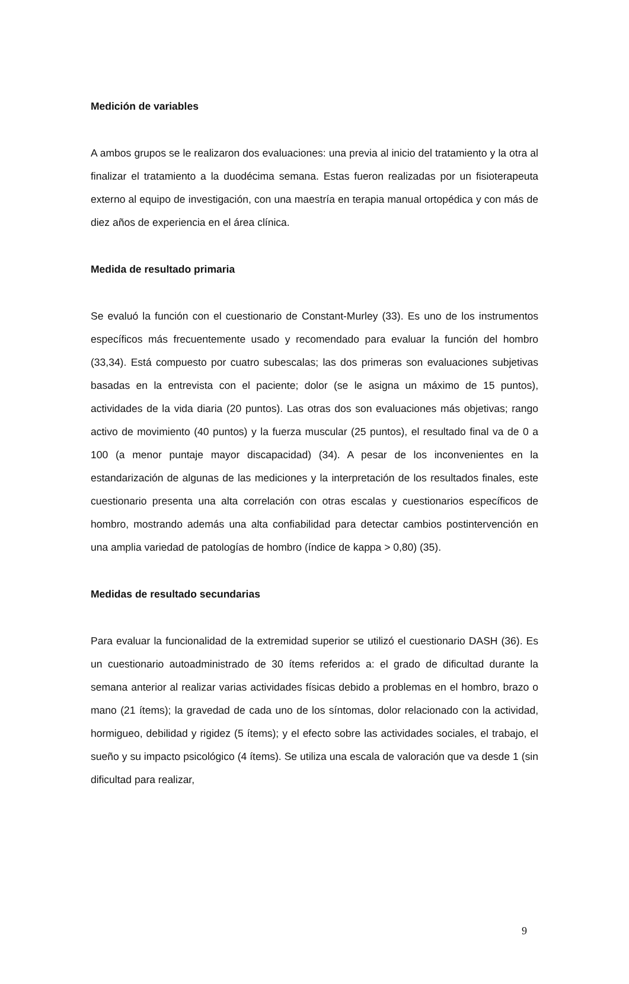Medición de variables
A ambos grupos se le realizaron dos evaluaciones: una previa al inicio del tratamiento y la otra al finalizar el tratamiento a la duodécima semana. Estas fueron realizadas por un fisioterapeuta externo al equipo de investigación, con una maestría en terapia manual ortopédica y con más de diez años de experiencia en el área clínica.
Medida de resultado primaria
Se evaluó la función con el cuestionario de Constant-Murley (33). Es uno de los instrumentos específicos más frecuentemente usado y recomendado para evaluar la función del hombro (33,34). Está compuesto por cuatro subescalas; las dos primeras son evaluaciones subjetivas basadas en la entrevista con el paciente; dolor (se le asigna un máximo de 15 puntos), actividades de la vida diaria (20 puntos). Las otras dos son evaluaciones más objetivas; rango activo de movimiento (40 puntos) y la fuerza muscular (25 puntos), el resultado final va de 0 a 100 (a menor puntaje mayor discapacidad) (34). A pesar de los inconvenientes en la estandarización de algunas de las mediciones y la interpretación de los resultados finales, este cuestionario presenta una alta correlación con otras escalas y cuestionarios específicos de hombro, mostrando además una alta confiabilidad para detectar cambios postintervención en una amplia variedad de patologías de hombro (índice de kappa > 0,80) (35).
Medidas de resultado secundarias
Para evaluar la funcionalidad de la extremidad superior se utilizó el cuestionario DASH (36). Es un cuestionario autoadministrado de 30 ítems referidos a: el grado de dificultad durante la semana anterior al realizar varias actividades físicas debido a problemas en el hombro, brazo o mano (21 ítems); la gravedad de cada uno de los síntomas, dolor relacionado con la actividad, hormigueo, debilidad y rigidez (5 ítems); y el efecto sobre las actividades sociales, el trabajo, el sueño y su impacto psicológico (4 ítems). Se utiliza una escala de valoración que va desde 1 (sin dificultad para realizar,
9